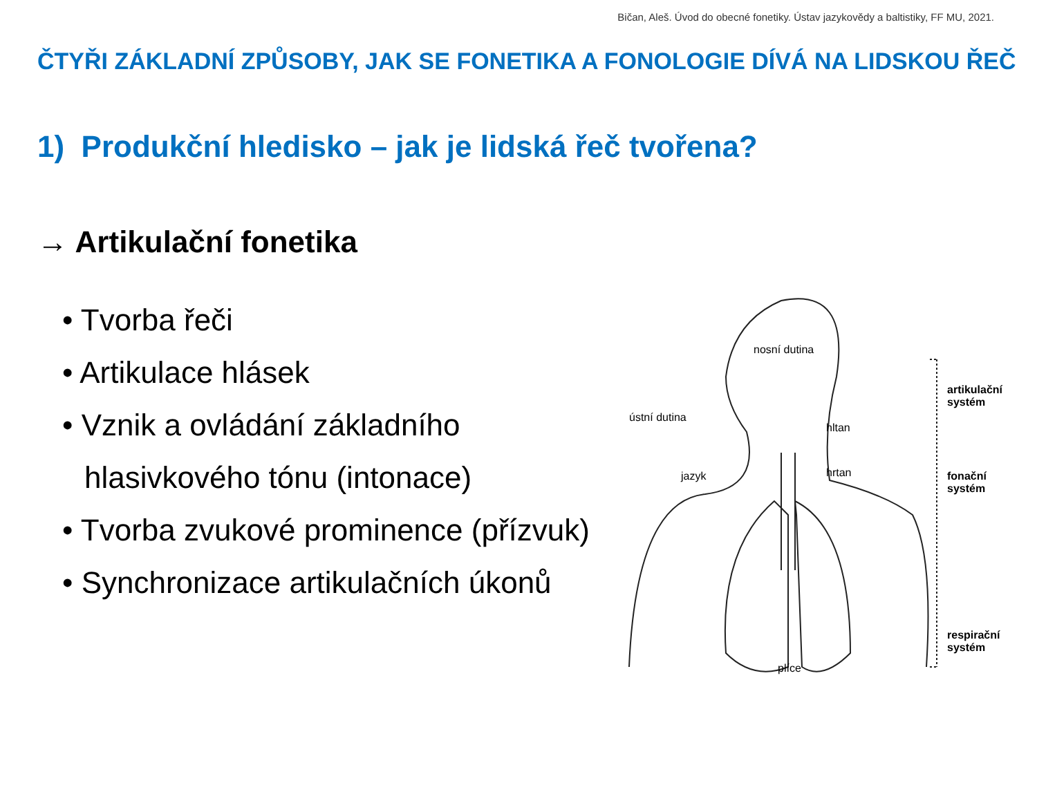Bičan, Aleš. Úvod do obecné fonetiky. Ústav jazykovědy a baltistiky, FF MU, 2021.
ČTYŘI ZÁKLADNÍ ZPŮSOBY, JAK SE FONETIKA A FONOLOGIE DÍVÁ NA LIDSKOU ŘEČ
1) Produkční hledisko – jak je lidská řeč tvořena?
→ Artikulační fonetika
• Tvorba řeči
• Artikulace hlásek
• Vznik a ovládání základního hlasivkového tónu (intonace)
• Tvorba zvukové prominence (přízvuk)
• Synchronizace artikulačních úkonů
nosní dutina
ústní dutina
jazyk
hltan
hrtan
plíce
artikulační
systém
fonační
systém
respirační
systém